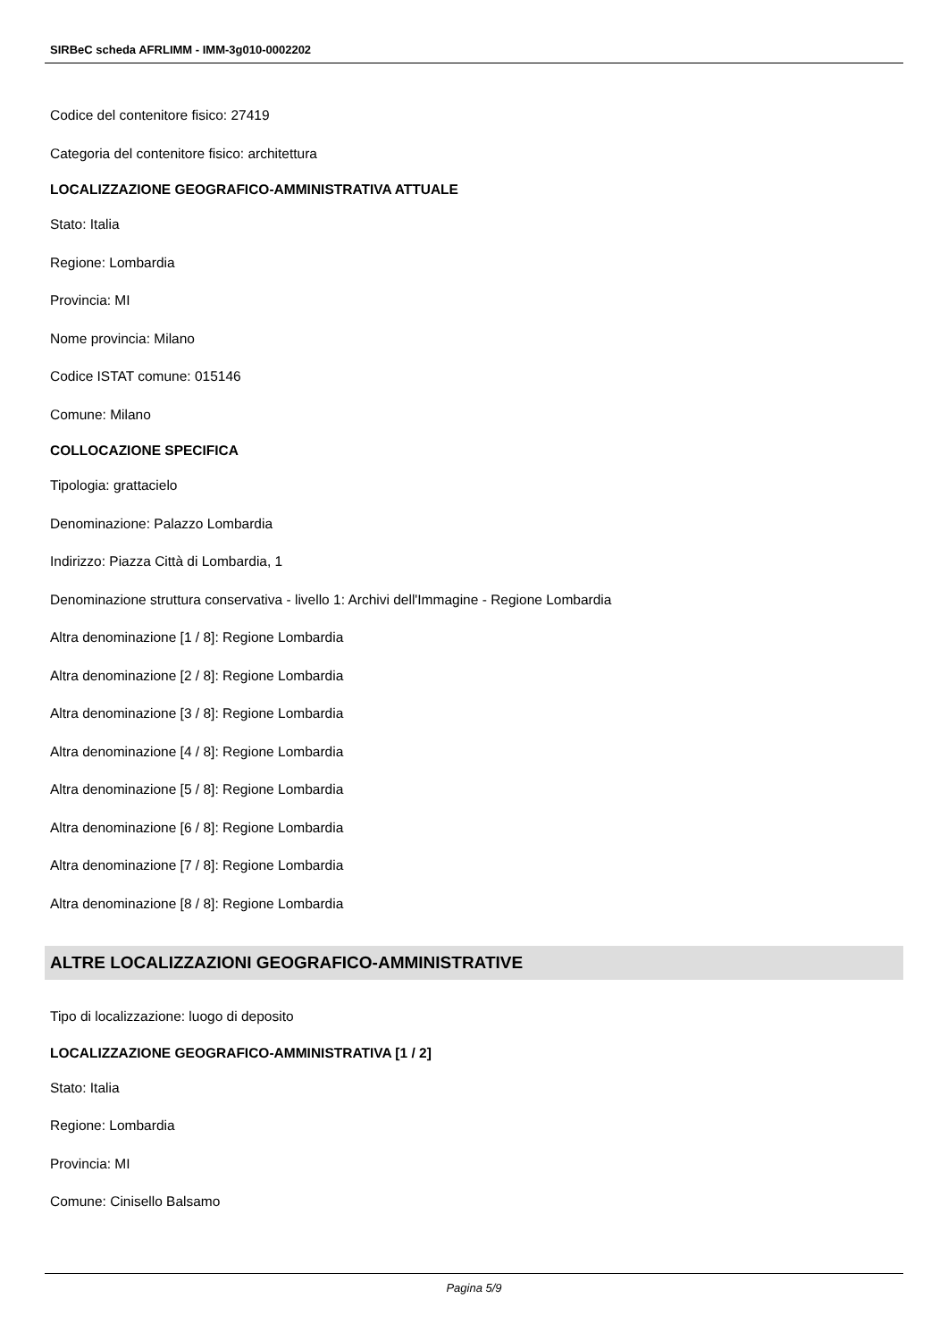SIRBeC scheda AFRLIMM - IMM-3g010-0002202
Codice del contenitore fisico: 27419
Categoria del contenitore fisico: architettura
LOCALIZZAZIONE GEOGRAFICO-AMMINISTRATIVA ATTUALE
Stato: Italia
Regione: Lombardia
Provincia: MI
Nome provincia: Milano
Codice ISTAT comune: 015146
Comune: Milano
COLLOCAZIONE SPECIFICA
Tipologia: grattacielo
Denominazione: Palazzo Lombardia
Indirizzo: Piazza Città di Lombardia, 1
Denominazione struttura conservativa - livello 1: Archivi dell'Immagine - Regione Lombardia
Altra denominazione [1 / 8]: Regione Lombardia
Altra denominazione [2 / 8]: Regione Lombardia
Altra denominazione [3 / 8]: Regione Lombardia
Altra denominazione [4 / 8]: Regione Lombardia
Altra denominazione [5 / 8]: Regione Lombardia
Altra denominazione [6 / 8]: Regione Lombardia
Altra denominazione [7 / 8]: Regione Lombardia
Altra denominazione [8 / 8]: Regione Lombardia
ALTRE LOCALIZZAZIONI GEOGRAFICO-AMMINISTRATIVE
Tipo di localizzazione: luogo di deposito
LOCALIZZAZIONE GEOGRAFICO-AMMINISTRATIVA [1 / 2]
Stato: Italia
Regione: Lombardia
Provincia: MI
Comune: Cinisello Balsamo
Pagina 5/9